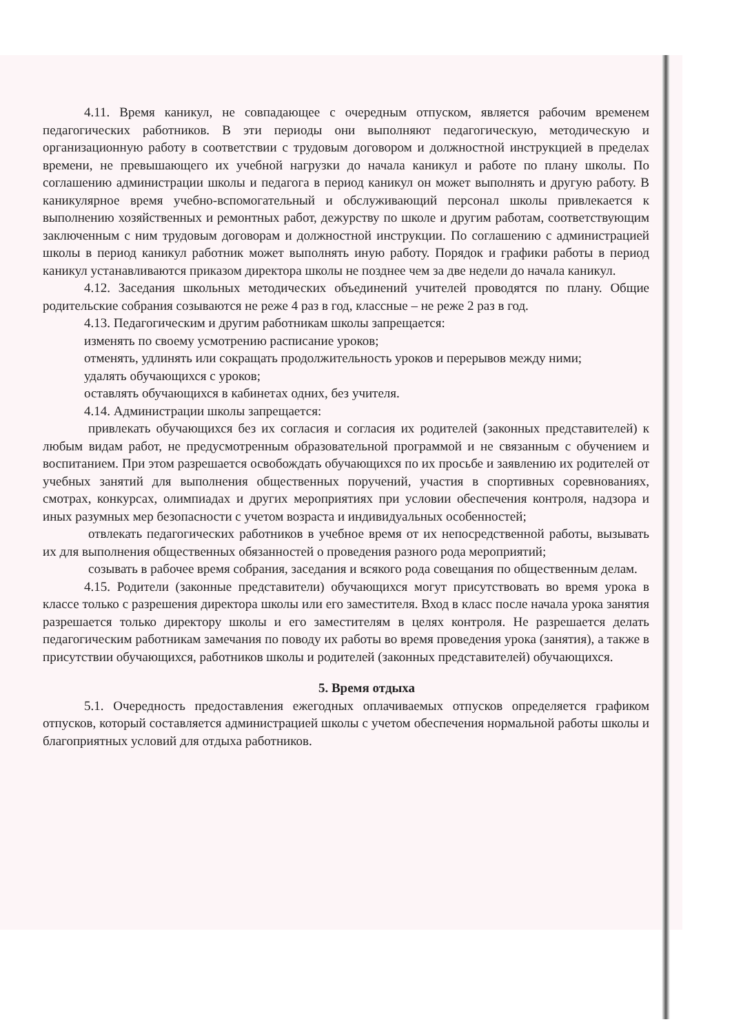4.11. Время каникул, не совпадающее с очередным отпуском, является рабочим временем педагогических работников. В эти периоды они выполняют педагогическую, методическую и организационную работу в соответствии с трудовым договором и должностной инструкцией в пределах времени, не превышающего их учебной нагрузки до начала каникул и работе по плану школы. По соглашению администрации школы и педагога в период каникул он может выполнять и другую работу. В каникулярное время учебно-вспомогательный и обслуживающий персонал школы привлекается к выполнению хозяйственных и ремонтных работ, дежурству по школе и другим работам, соответствующим заключенным с ним трудовым договорам и должностной инструкции. По соглашению с администрацией школы в период каникул работник может выполнять иную работу. Порядок и графики работы в период каникул устанавливаются приказом директора школы не позднее чем за две недели до начала каникул.
4.12. Заседания школьных методических объединений учителей проводятся по плану. Общие родительские собрания созываются не реже 4 раз в год, классные – не реже 2 раз в год.
4.13. Педагогическим и другим работникам школы запрещается:
изменять по своему усмотрению расписание уроков;
отменять, удлинять или сокращать продолжительность уроков и перерывов между ними;
удалять обучающихся с уроков;
оставлять обучающихся в кабинетах одних, без учителя.
4.14. Администрации школы запрещается:
привлекать обучающихся без их согласия и согласия их родителей (законных представителей) к любым видам работ, не предусмотренным образовательной программой и не связанным с обучением и воспитанием. При этом разрешается освобождать обучающихся по их просьбе и заявлению их родителей от учебных занятий для выполнения общественных поручений, участия в спортивных соревнованиях, смотрах, конкурсах, олимпиадах и других мероприятиях при условии обеспечения контроля, надзора и иных разумных мер безопасности с учетом возраста и индивидуальных особенностей;
отвлекать педагогических работников в учебное время от их непосредственной работы, вызывать их для выполнения общественных обязанностей о проведения разного рода мероприятий;
созывать в рабочее время собрания, заседания и всякого рода совещания по общественным делам.
4.15. Родители (законные представители) обучающихся могут присутствовать во время урока в классе только с разрешения директора школы или его заместителя. Вход в класс после начала урока занятия разрешается только директору школы и его заместителям в целях контроля. Не разрешается делать педагогическим работникам замечания по поводу их работы во время проведения урока (занятия), а также в присутствии обучающихся, работников школы и родителей (законных представителей) обучающихся.
5. Время отдыха
5.1. Очередность предоставления ежегодных оплачиваемых отпусков определяется графиком отпусков, который составляется администрацией школы с учетом обеспечения нормальной работы школы и благоприятных условий для отдыха работников.